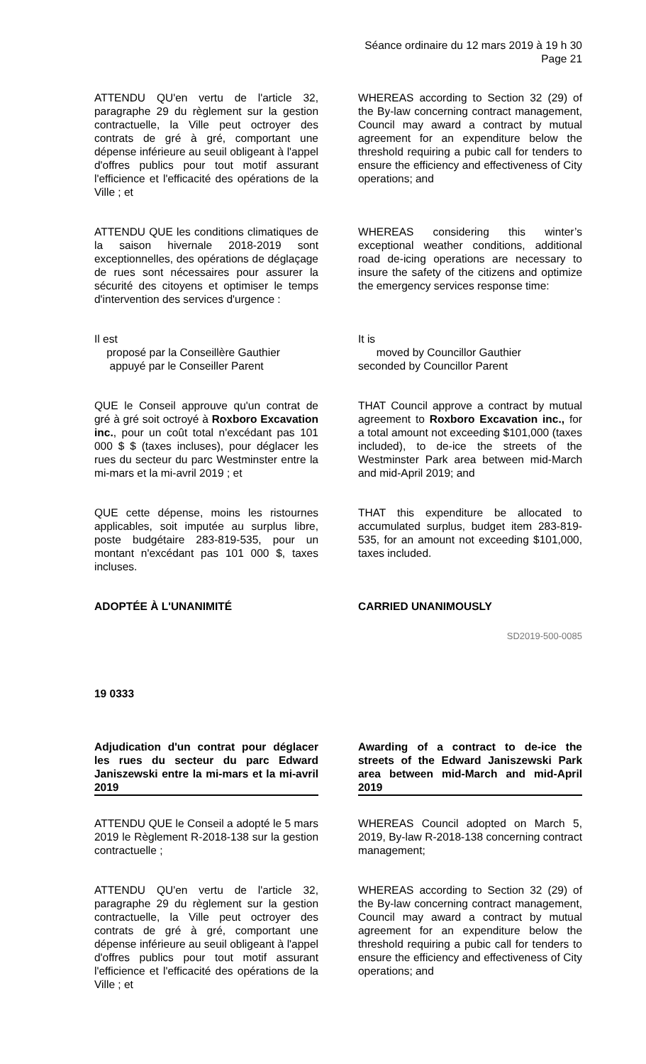Séance ordinaire du 12 mars 2019 à 19 h 30
Page 21
ATTENDU QU'en vertu de l'article 32, paragraphe 29 du règlement sur la gestion contractuelle, la Ville peut octroyer des contrats de gré à gré, comportant une dépense inférieure au seuil obligeant à l'appel d'offres publics pour tout motif assurant l'efficience et l'efficacité des opérations de la Ville ; et
WHEREAS according to Section 32 (29) of the By-law concerning contract management, Council may award a contract by mutual agreement for an expenditure below the threshold requiring a pubic call for tenders to ensure the efficiency and effectiveness of City operations; and
ATTENDU QUE les conditions climatiques de la saison hivernale 2018-2019 sont exceptionnelles, des opérations de déglaçage de rues sont nécessaires pour assurer la sécurité des citoyens et optimiser le temps d'intervention des services d'urgence :
WHEREAS considering this winter’s exceptional weather conditions, additional road de-icing operations are necessary to insure the safety of the citizens and optimize the emergency services response time:
Il est
proposé par la Conseillère Gauthier
appuyé par le Conseiller Parent
It is
moved by Councillor Gauthier
seconded by Councillor Parent
QUE le Conseil approuve qu'un contrat de gré à gré soit octroyé à Roxboro Excavation inc., pour un coût total n'excédant pas 101 000 $ $ (taxes incluses), pour déglacer les rues du secteur du parc Westminster entre la mi-mars et la mi-avril 2019 ; et
THAT Council approve a contract by mutual agreement to Roxboro Excavation inc., for a total amount not exceeding $101,000 (taxes included), to de-ice the streets of the Westminster Park area between mid-March and mid-April 2019; and
QUE cette dépense, moins les ristournes applicables, soit imputée au surplus libre, poste budgétaire 283-819-535, pour un montant n'excédant pas 101 000 $, taxes incluses.
THAT this expenditure be allocated to accumulated surplus, budget item 283-819-535, for an amount not exceeding $101,000, taxes included.
ADOPTÉE À L'UNANIMITÉ CARRIED UNANIMOUSLY
SD2019-500-0085
19 0333
Adjudication d'un contrat pour déglacer les rues du secteur du parc Edward Janiszewski entre la mi-mars et la mi-avril 2019
Awarding of a contract to de-ice the streets of the Edward Janiszewski Park area between mid-March and mid-April 2019
ATTENDU QUE le Conseil a adopté le 5 mars 2019 le Règlement R-2018-138 sur la gestion contractuelle ;
WHEREAS Council adopted on March 5, 2019, By-law R-2018-138 concerning contract management;
ATTENDU QU'en vertu de l'article 32, paragraphe 29 du règlement sur la gestion contractuelle, la Ville peut octroyer des contrats de gré à gré, comportant une dépense inférieure au seuil obligeant à l'appel d'offres publics pour tout motif assurant l'efficience et l'efficacité des opérations de la Ville ; et
WHEREAS according to Section 32 (29) of the By-law concerning contract management, Council may award a contract by mutual agreement for an expenditure below the threshold requiring a pubic call for tenders to ensure the efficiency and effectiveness of City operations; and